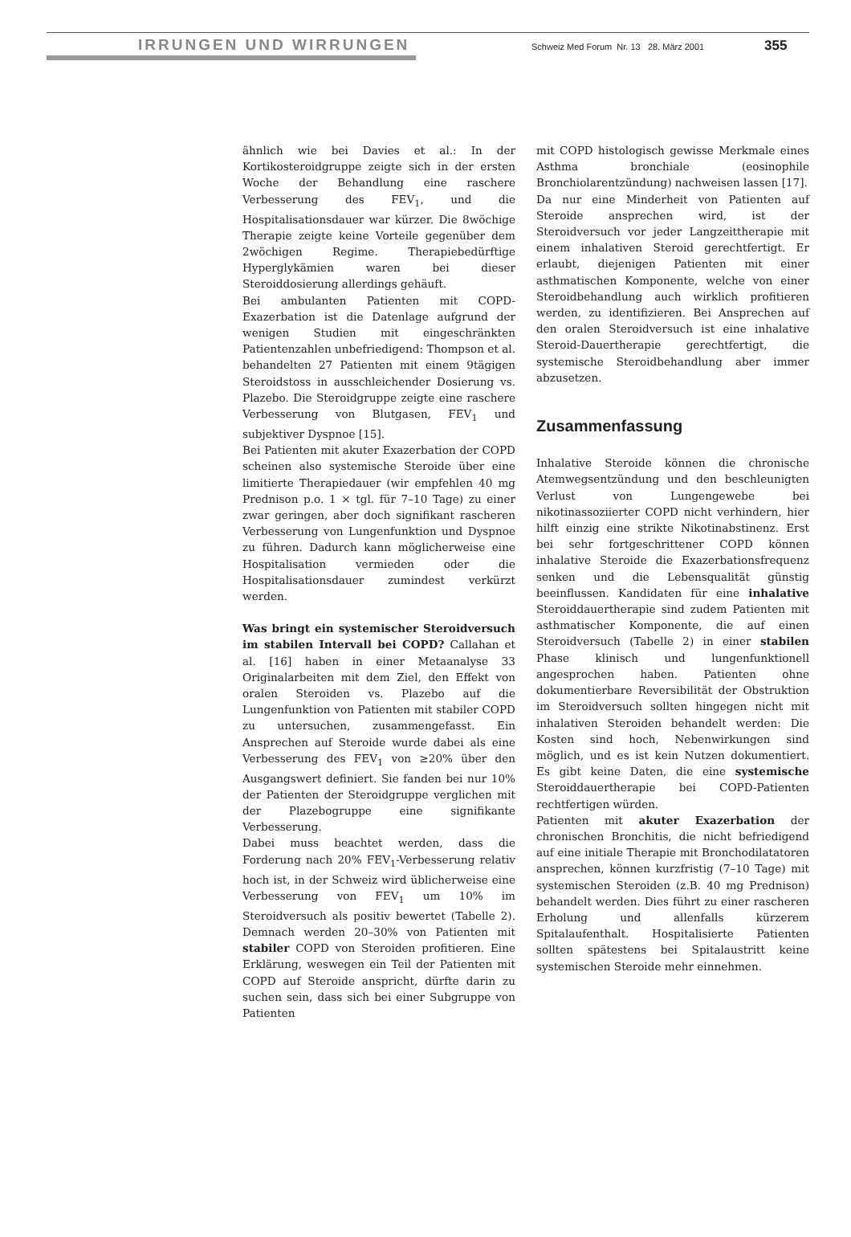IRRUNGEN UND WIRRUNGEN Schweiz Med Forum Nr. 13 28. März 2001 355
ähnlich wie bei Davies et al.: In der Kortikosteroidgruppe zeigte sich in der ersten Woche der Behandlung eine raschere Verbesserung des FEV<sub>1</sub>, und die Hospitalisationsdauer war kürzer. Die 8wöchige Therapie zeigte keine Vorteile gegenüber dem 2wöchigen Regime. Therapiebedürftige Hyperglykämien waren bei dieser Steroiddosierung allerdings gehäuft.
Bei ambulanten Patienten mit COPD-Exazerbation ist die Datenlage aufgrund der wenigen Studien mit eingeschränkten Patientenzahlen unbefriedigend: Thompson et al. behandelten 27 Patienten mit einem 9tägigen Steroidstoss in ausschleichender Dosierung vs. Plazebo. Die Steroidgruppe zeigte eine raschere Verbesserung von Blutgasen, FEV<sub>1</sub> und subjektiver Dyspnoe [15].
Bei Patienten mit akuter Exazerbation der COPD scheinen also systemische Steroide über eine limitierte Therapiedauer (wir empfehlen 40 mg Prednison p.o. 1 × tgl. für 7–10 Tage) zu einer zwar geringen, aber doch signifikant rascheren Verbesserung von Lungenfunktion und Dyspnoe zu führen. Dadurch kann möglicherweise eine Hospitalisation vermieden oder die Hospitalisationsdauer zumindest verkürzt werden.
Was bringt ein systemischer Steroidversuch im stabilen Intervall bei COPD? Callahan et al. [16] haben in einer Metaanalyse 33 Originalarbeiten mit dem Ziel, den Effekt von oralen Steroiden vs. Plazebo auf die Lungenfunktion von Patienten mit stabiler COPD zu untersuchen, zusammengefasst. Ein Ansprechen auf Steroide wurde dabei als eine Verbesserung des FEV<sub>1</sub> von ≥20% über den Ausgangswert definiert. Sie fanden bei nur 10% der Patienten der Steroidgruppe verglichen mit der Plazebogruppe eine signifikante Verbesserung.
Dabei muss beachtet werden, dass die Forderung nach 20% FEV<sub>1</sub>-Verbesserung relativ hoch ist, in der Schweiz wird üblicherweise eine Verbesserung von FEV<sub>1</sub> um 10% im Steroidversuch als positiv bewertet (Tabelle 2). Demnach werden 20–30% von Patienten mit stabiler COPD von Steroiden profitieren. Eine Erklärung, weswegen ein Teil der Patienten mit COPD auf Steroide anspricht, dürfte darin zu suchen sein, dass sich bei einer Subgruppe von Patienten
mit COPD histologisch gewisse Merkmale eines Asthma bronchiale (eosinophile Bronchiolarentzündung) nachweisen lassen [17].
Da nur eine Minderheit von Patienten auf Steroide ansprechen wird, ist der Steroidversuch vor jeder Langzeittherapie mit einem inhalativen Steroid gerechtfertigt. Er erlaubt, diejenigen Patienten mit einer asthmatischen Komponente, welche von einer Steroidbehandlung auch wirklich profitieren werden, zu identifizieren. Bei Ansprechen auf den oralen Steroidversuch ist eine inhalative Steroid-Dauertherapie gerechtfertigt, die systemische Steroidbehandlung aber immer abzusetzen.
Zusammenfassung
Inhalative Steroide können die chronische Atemwegsentzündung und den beschleunigten Verlust von Lungengewebe bei nikotinassoziierter COPD nicht verhindern, hier hilft einzig eine strikte Nikotinabstinenz. Erst bei sehr fortgeschrittener COPD können inhalative Steroide die Exazerbationsfrequenz senken und die Lebensqualität günstig beeinflussen. Kandidaten für eine inhalative Steroiddauertherapie sind zudem Patienten mit asthmatischer Komponente, die auf einen Steroidversuch (Tabelle 2) in einer stabilen Phase klinisch und lungenfunktionell angesprochen haben. Patienten ohne dokumentierbare Reversibilität der Obstruktion im Steroidversuch sollten hingegen nicht mit inhalativen Steroiden behandelt werden: Die Kosten sind hoch, Nebenwirkungen sind möglich, und es ist kein Nutzen dokumentiert. Es gibt keine Daten, die eine systemische Steroiddauertherapie bei COPD-Patienten rechtfertigen würden.
Patienten mit akuter Exazerbation der chronischen Bronchitis, die nicht befriedigend auf eine initiale Therapie mit Bronchodilatatoren ansprechen, können kurzfristig (7–10 Tage) mit systemischen Steroiden (z.B. 40 mg Prednison) behandelt werden. Dies führt zu einer rascheren Erholung und allenfalls kürzerem Spitalaufenthalt. Hospitalisierte Patienten sollten spätestens bei Spitalaustritt keine systemischen Steroide mehr einnehmen.